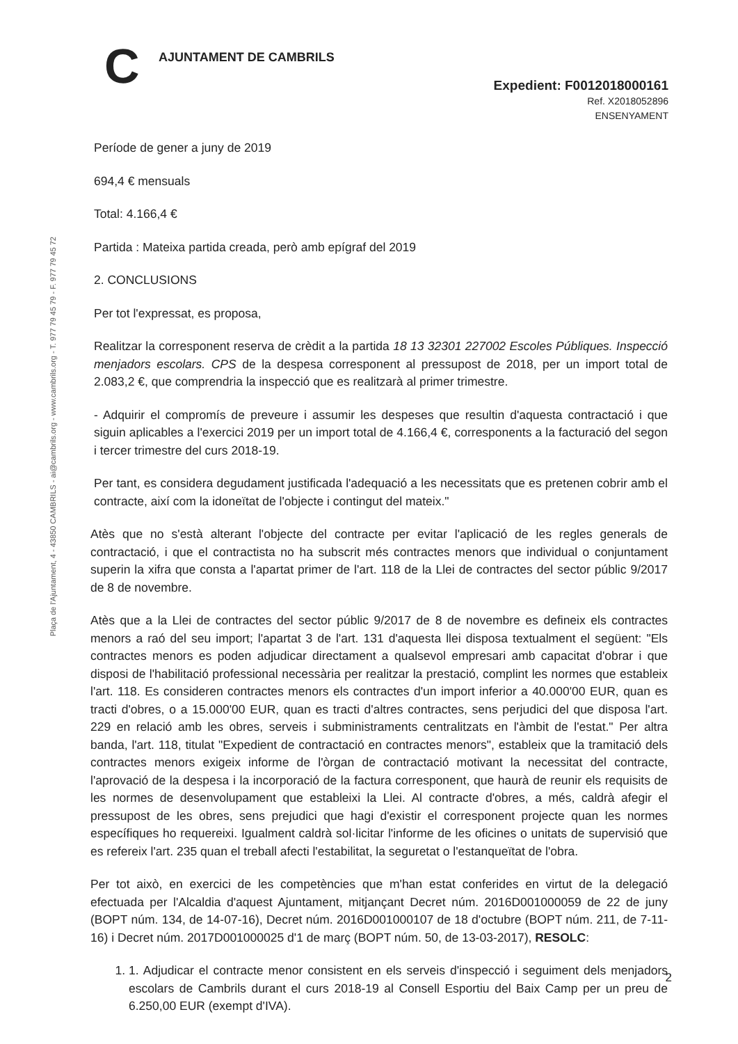C AJUNTAMENT DE CAMBRILS
Expedient: F0012018000161
Ref. X2018052896
ENSENYAMENT
Plaça de l'Ajuntament, 4 - 43850 CAMBRILS - ai@cambrils.org - www.cambrils.org - T. 977 79 45 79 - F. 977 79 45 72
Període de gener a juny de 2019
694,4 € mensuals
Total: 4.166,4 €
Partida : Mateixa partida creada, però amb epígraf del 2019
2. CONCLUSIONS
Per tot l'expressat, es proposa,
Realitzar la corresponent reserva de crèdit a la partida 18 13 32301 227002 Escoles Públiques. Inspecció menjadors escolars. CPS de la despesa corresponent al pressupost de 2018, per un import total de 2.083,2 €, que comprendria la inspecció que es realitzarà al primer trimestre.
- Adquirir el compromís de preveure i assumir les despeses que resultin d'aquesta contractació i que siguin aplicables a l'exercici 2019 per un import total de 4.166,4 €, corresponents a la facturació del segon i tercer trimestre del curs 2018-19.
Per tant, es considera degudament justificada l'adequació a les necessitats que es pretenen cobrir amb el contracte, així com la idoneïtat de l'objecte i contingut del mateix."
Atès que no s'està alterant l'objecte del contracte per evitar l'aplicació de les regles generals de contractació, i que el contractista no ha subscrit més contractes menors que individual o conjuntament superin la xifra que consta a l'apartat primer de l'art. 118 de la Llei de contractes del sector públic 9/2017 de 8 de novembre.
Atès que a la Llei de contractes del sector públic 9/2017 de 8 de novembre es defineix els contractes menors a raó del seu import; l'apartat 3 de l'art. 131 d'aquesta llei disposa textualment el següent: "Els contractes menors es poden adjudicar directament a qualsevol empresari amb capacitat d'obrar i que disposi de l'habilitació professional necessària per realitzar la prestació, complint les normes que estableix l'art. 118. Es consideren contractes menors els contractes d'un import inferior a 40.000'00 EUR, quan es tracti d'obres, o a 15.000'00 EUR, quan es tracti d'altres contractes, sens perjudici del que disposa l'art. 229 en relació amb les obres, serveis i subministraments centralitzats en l'àmbit de l'estat." Per altra banda, l'art. 118, titulat "Expedient de contractació en contractes menors", estableix que la tramitació dels contractes menors exigeix informe de l'òrgan de contractació motivant la necessitat del contracte, l'aprovació de la despesa i la incorporació de la factura corresponent, que haurà de reunir els requisits de les normes de desenvolupament que estableixi la Llei. Al contracte d'obres, a més, caldrà afegir el pressupost de les obres, sens prejudici que hagi d'existir el corresponent projecte quan les normes específiques ho requereixi. Igualment caldrà sol·licitar l'informe de les oficines o unitats de supervisió que es refereix l'art. 235 quan el treball afecti l'estabilitat, la seguretat o l'estanqueïtat de l'obra.
Per tot això, en exercici de les competències que m'han estat conferides en virtut de la delegació efectuada per l'Alcaldia d'aquest Ajuntament, mitjançant Decret núm. 2016D001000059 de 22 de juny (BOPT núm. 134, de 14-07-16), Decret núm. 2016D001000107 de 18 d'octubre (BOPT núm. 211, de 7-11-16) i Decret núm. 2017D001000025 d'1 de març (BOPT núm. 50, de 13-03-2017), RESOLC:
1. 1. Adjudicar el contracte menor consistent en els serveis d'inspecció i seguiment dels menjadors escolars de Cambrils durant el curs 2018-19 al Consell Esportiu del Baix Camp per un preu de 6.250,00 EUR (exempt d'IVA).
2